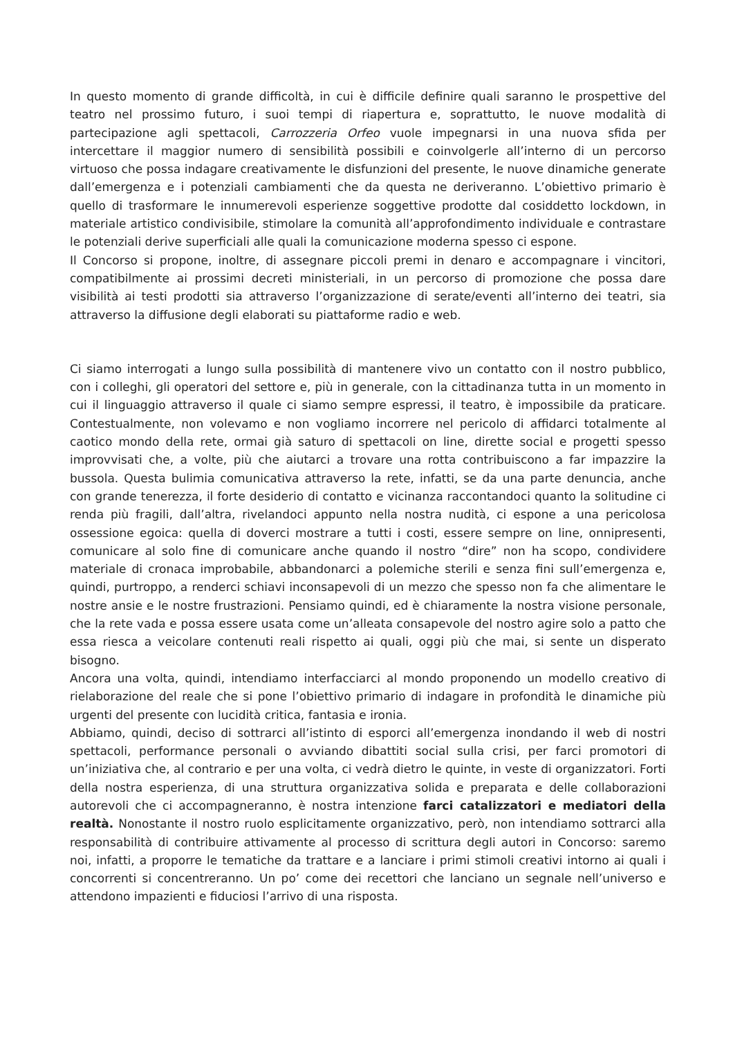In questo momento di grande difficoltà, in cui è difficile definire quali saranno le prospettive del teatro nel prossimo futuro, i suoi tempi di riapertura e, soprattutto, le nuove modalità di partecipazione agli spettacoli, Carrozzeria Orfeo vuole impegnarsi in una nuova sfida per intercettare il maggior numero di sensibilità possibili e coinvolgerle all’interno di un percorso virtuoso che possa indagare creativamente le disfunzioni del presente, le nuove dinamiche generate dall’emergenza e i potenziali cambiamenti che da questa ne deriveranno. L’obiettivo primario è quello di trasformare le innumerevoli esperienze soggettive prodotte dal cosiddetto lockdown, in materiale artistico condivisibile, stimolare la comunità all’approfondimento individuale e contrastare le potenziali derive superficiali alle quali la comunicazione moderna spesso ci espone.
Il Concorso si propone, inoltre, di assegnare piccoli premi in denaro e accompagnare i vincitori, compatibilmente ai prossimi decreti ministeriali, in un percorso di promozione che possa dare visibilità ai testi prodotti sia attraverso l’organizzazione di serate/eventi all’interno dei teatri, sia attraverso la diffusione degli elaborati su piattaforme radio e web.
Ci siamo interrogati a lungo sulla possibilità di mantenere vivo un contatto con il nostro pubblico, con i colleghi, gli operatori del settore e, più in generale, con la cittadinanza tutta in un momento in cui il linguaggio attraverso il quale ci siamo sempre espressi, il teatro, è impossibile da praticare. Contestualmente, non volevamo e non vogliamo incorrere nel pericolo di affidarci totalmente al caotico mondo della rete, ormai già saturo di spettacoli on line, dirette social e progetti spesso improvvisati che, a volte, più che aiutarci a trovare una rotta contribuiscono a far impazzire la bussola. Questa bulimia comunicativa attraverso la rete, infatti, se da una parte denuncia, anche con grande tenerezza, il forte desiderio di contatto e vicinanza raccontandoci quanto la solitudine ci renda più fragili, dall’altra, rivelandoci appunto nella nostra nudità, ci espone a una pericolosa ossessione egoica: quella di doverci mostrare a tutti i costi, essere sempre on line, onnipresenti, comunicare al solo fine di comunicare anche quando il nostro “dire” non ha scopo, condividere materiale di cronaca improbabile, abbandonarci a polemiche sterili e senza fini sull’emergenza e, quindi, purtroppo, a renderci schiavi inconsapevoli di un mezzo che spesso non fa che alimentare le nostre ansie e le nostre frustrazioni. Pensiamo quindi, ed è chiaramente la nostra visione personale, che la rete vada e possa essere usata come un’alleata consapevole del nostro agire solo a patto che essa riesca a veicolare contenuti reali rispetto ai quali, oggi più che mai, si sente un disperato bisogno.
Ancora una volta, quindi, intendiamo interfacciarci al mondo proponendo un modello creativo di rielaborazione del reale che si pone l’obiettivo primario di indagare in profondità le dinamiche più urgenti del presente con lucidità critica, fantasia e ironia.
Abbiamo, quindi, deciso di sottrarci all’istinto di esporci all’emergenza inondando il web di nostri spettacoli, performance personali o avviando dibattiti social sulla crisi, per farci promotori di un’iniziativa che, al contrario e per una volta, ci vedrà dietro le quinte, in veste di organizzatori. Forti della nostra esperienza, di una struttura organizzativa solida e preparata e delle collaborazioni autorevoli che ci accompagneranno, è nostra intenzione farci catalizzatori e mediatori della realtà. Nonostante il nostro ruolo esplicitamente organizzativo, però, non intendiamo sottrarci alla responsabilità di contribuire attivamente al processo di scrittura degli autori in Concorso: saremo noi, infatti, a proporre le tematiche da trattare e a lanciare i primi stimoli creativi intorno ai quali i concorrenti si concentreranno. Un po’ come dei recettori che lanciano un segnale nell’universo e attendono impazienti e fiduciosi l’arrivo di una risposta.